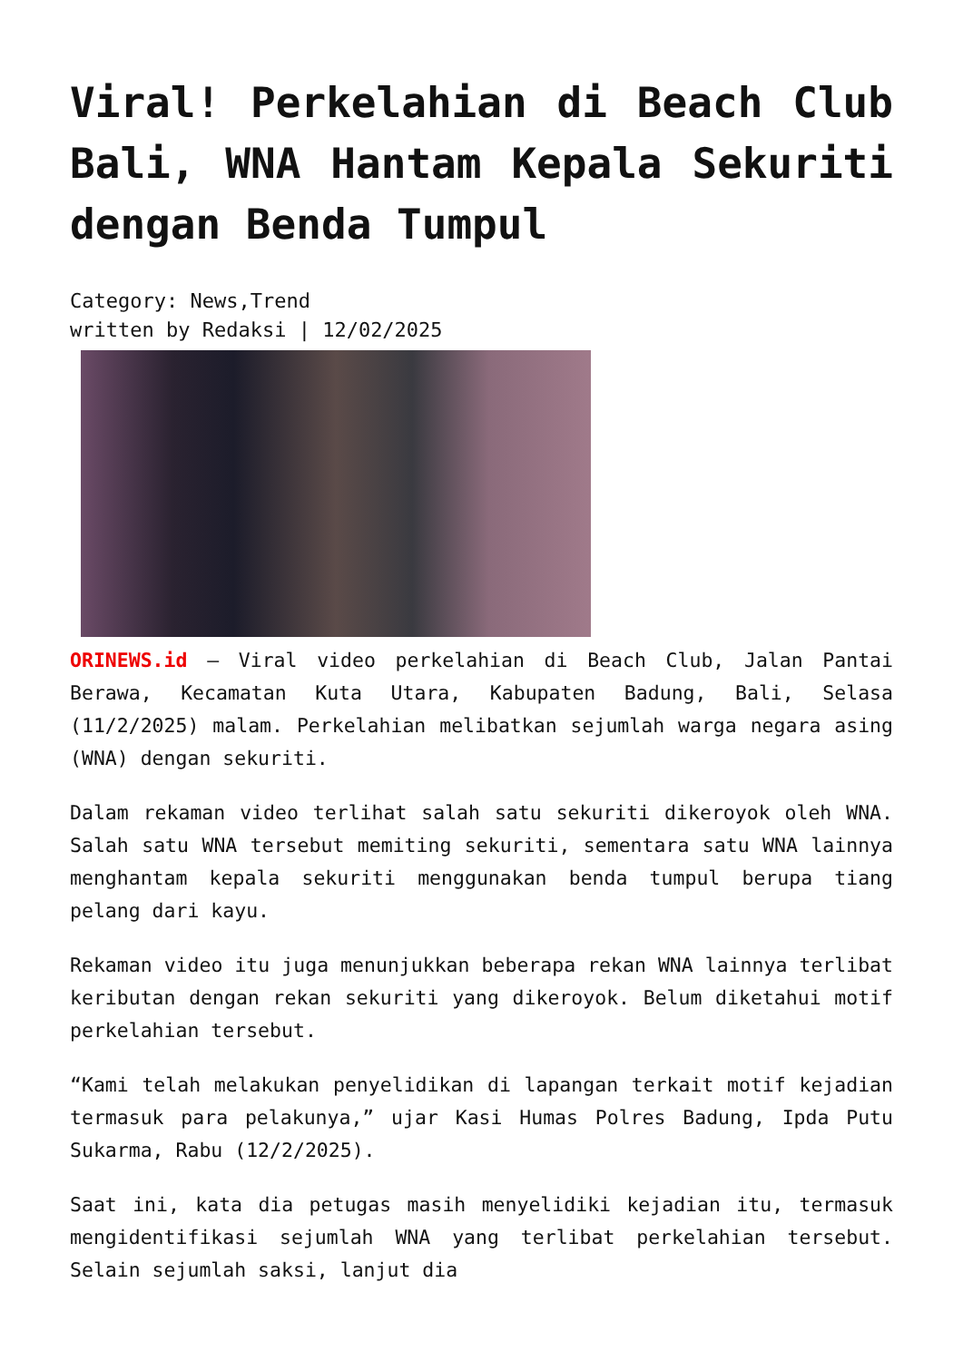Viral! Perkelahian di Beach Club Bali, WNA Hantam Kepala Sekuriti dengan Benda Tumpul
Category: News,Trend
written by Redaksi | 12/02/2025
ORINEWS.id – Viral video perkelahian di Beach Club, Jalan Pantai Berawa, Kecamatan Kuta Utara, Kabupaten Badung, Bali, Selasa (11/2/2025) malam. Perkelahian melibatkan sejumlah warga negara asing (WNA) dengan sekuriti.
Dalam rekaman video terlihat salah satu sekuriti dikeroyok oleh WNA. Salah satu WNA tersebut memiting sekuriti, sementara satu WNA lainnya menghantam kepala sekuriti menggunakan benda tumpul berupa tiang pelang dari kayu.
Rekaman video itu juga menunjukkan beberapa rekan WNA lainnya terlibat keributan dengan rekan sekuriti yang dikeroyok. Belum diketahui motif perkelahian tersebut.
“Kami telah melakukan penyelidikan di lapangan terkait motif kejadian termasuk para pelakunya,” ujar Kasi Humas Polres Badung, Ipda Putu Sukarma, Rabu (12/2/2025).
Saat ini, kata dia petugas masih menyelidiki kejadian itu, termasuk mengidentifikasi sejumlah WNA yang terlibat perkelahian tersebut. Selain sejumlah saksi, lanjut dia